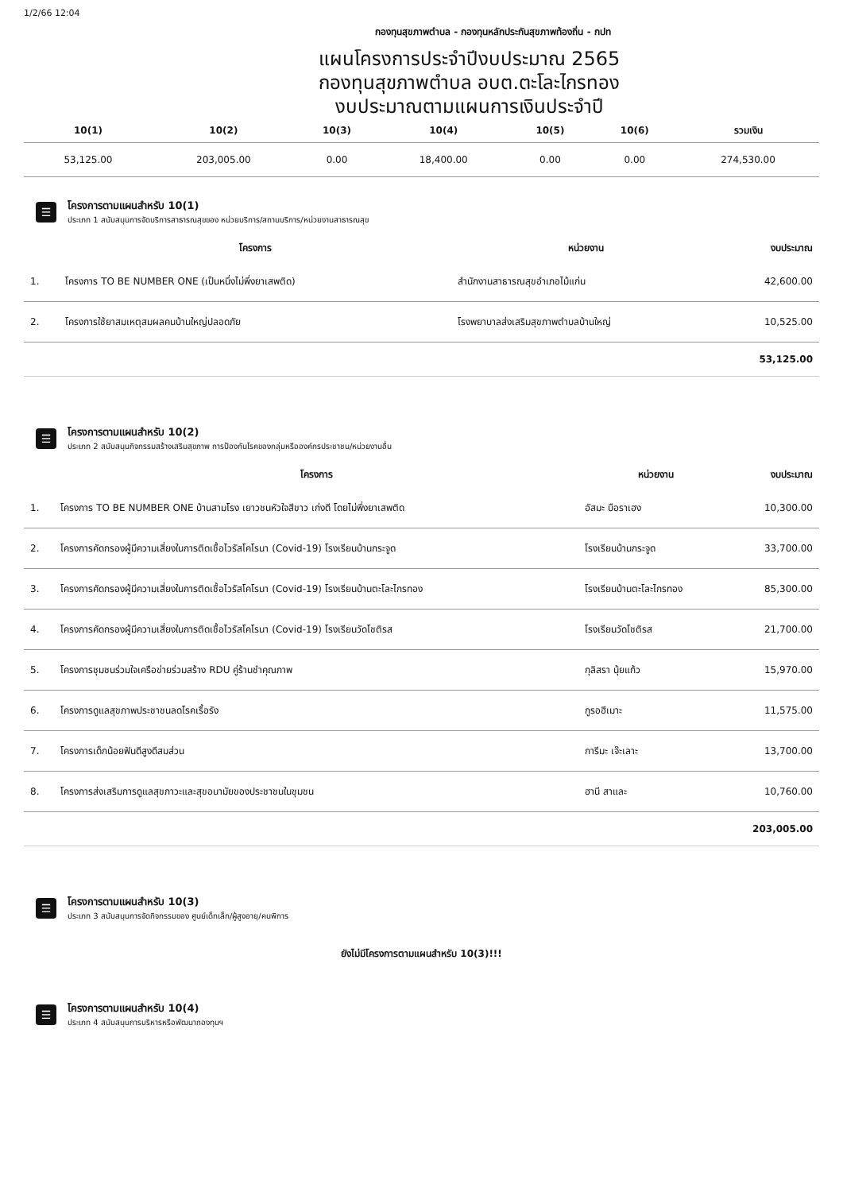1/2/66 12:04
กองทุนสุขภาพตำบล - กองทุนหลักประกันสุขภาพท้องถิ่น - กปท
แผนโครงการประจำปีงบประมาณ 2565
กองทุนสุขภาพตำบล อบต.ตะโละไกรทอง
งบประมาณตามแผนการเงินประจำปี
| 10(1) | 10(2) | 10(3) | 10(4) | 10(5) | 10(6) | รวมเงิน |
| --- | --- | --- | --- | --- | --- | --- |
| 53,125.00 | 203,005.00 | 0.00 | 18,400.00 | 0.00 | 0.00 | 274,530.00 |
☰
โครงการตามแผนสำหรับ 10(1)
ประเภท 1 สนับสนุนการจัดบริการสาธารณสุขของ หน่วยบริการ/สถานบริการ/หน่วยงานสาธารณสุข
| | โครงการ | หน่วยงาน | งบประมาณ |
| --- | --- | --- | --- |
| 1. | โครงการ TO BE NUMBER ONE (เป็นหนึ่งไม่พึ่งยาเสพติด) | สำนักงานสาธารณสุขอำเภอไม้แก่น | 42,600.00 |
| 2. | โครงการใช้ยาสมเหตุสมผลคนบ้านใหญ่ปลอดภัย | โรงพยาบาลส่งเสริมสุขภาพตำบลบ้านใหญ่ | 10,525.00 |
53,125.00
☰
โครงการตามแผนสำหรับ 10(2)
ประเภท 2 สนับสนุนกิจกรรมสร้างเสริมสุขภาพ การป้องกันโรคของกลุ่มหรือองค์กรประชาชน/หน่วยงานอื่น
| | โครงการ | หน่วยงาน | งบประมาณ |
| --- | --- | --- | --- |
| 1. | โครงการ TO BE NUMBER ONE บ้านสามโรง เยาวชนหัวใจสีขาว เก่งดี โดยไม่พึ่งยาเสพติด | อัสมะ บือราเฮง | 10,300.00 |
| 2. | โครงการคัดกรองผู้มีความเสี่ยงในการติดเชื้อไวรัสโคโรนา (Covid-19) โรงเรียนบ้านกระจูด | โรงเรียนบ้านกระจูด | 33,700.00 |
| 3. | โครงการคัดกรองผู้มีความเสี่ยงในการติดเชื้อไวรัสโคโรนา (Covid-19) โรงเรียนบ้านตะโละไกรทอง | โรงเรียนบ้านตะโละไกรทอง | 85,300.00 |
| 4. | โครงการคัดกรองผู้มีความเสี่ยงในการติดเชื้อไวรัสโคโรนา (Covid-19) โรงเรียนวัดโชติรส | โรงเรียนวัดโชติรส | 21,700.00 |
| 5. | โครงการชุมชนร่วมใจเครือข่ายร่วมสร้าง RDU คู่ร้านชำคุณภาพ | กุลิสรา นุ้ยแก้ว | 15,970.00 |
| 6. | โครงการดูแลสุขภาพประชาชนลดโรคเรื้อรัง | กูรอฮีเมาะ | 11,575.00 |
| 7. | โครงการเด็กน้อยฟันดีสูงดีสมส่วน | การีมะ เจ๊ะเลาะ | 13,700.00 |
| 8. | โครงการส่งเสริมการดูแลสุขภาวะและสุขอนามัยของประชาชนในชุมชน | ฮานี สาและ | 10,760.00 |
203,005.00
☰
โครงการตามแผนสำหรับ 10(3)
ประเภท 3 สนับสนุนการจัดกิจกรรมของ ศูนย์เด็กเล็ก/ผู้สูงอายุ/คนพิการ
ยังไม่มีโครงการตามแผนสำหรับ 10(3)!!!
☰
โครงการตามแผนสำหรับ 10(4)
ประเภท 4 สนับสนุนการบริหารหรือพัฒนากองทุนฯ